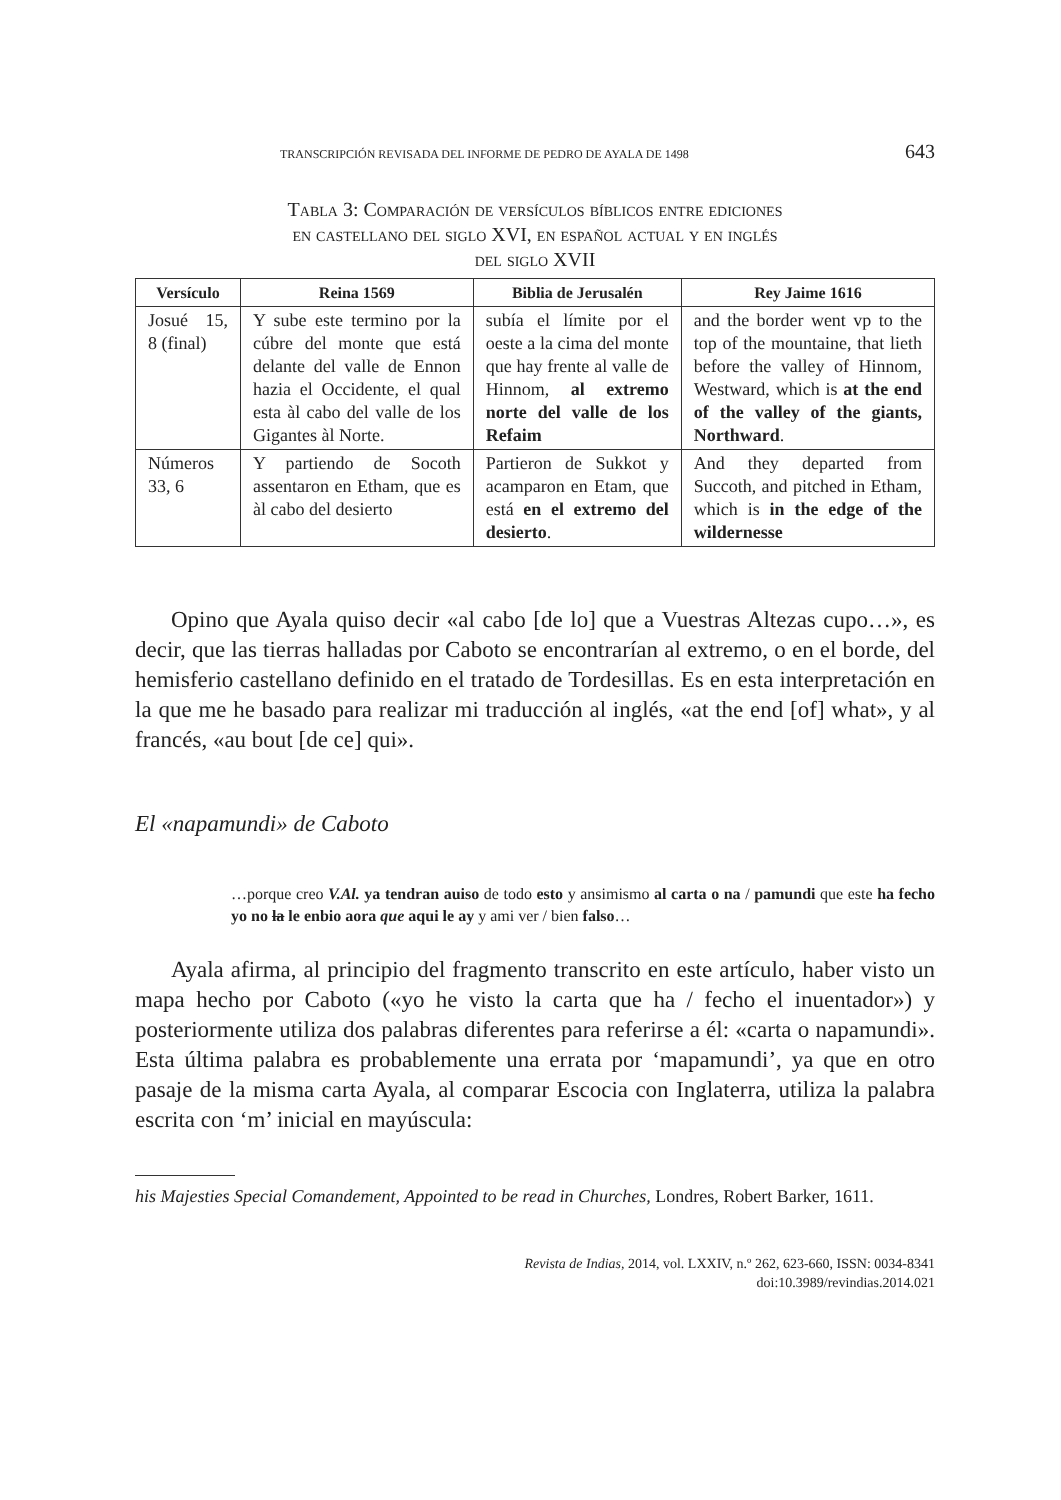TRANSCRIPCIÓN REVISADA DEL INFORME DE PEDRO DE AYALA DE 1498 643
Tabla 3: Comparación de versículos bíblicos entre ediciones
en castellano del siglo XVI, en español actual y en inglés
del siglo XVII
| Versículo | Reina 1569 | Biblia de Jerusalén | Rey Jaime 1616 |
| --- | --- | --- | --- |
| Josué 15, 8 (final) | Y sube este termino por la cúbre del monte que está delante del valle de Ennon hazia el Occidente, el qual esta àl cabo del valle de los Gigantes àl Norte. | subía el límite por el oeste a la cima del monte que hay frente al valle de Hinnom, al extremo norte del valle de los Refaim | and the border went vp to the top of the mountaine, that lieth before the valley of Hinnom, Westward, which is at the end of the valley of the giants, Northward . |
| Números 33, 6 | Y partiendo de Socoth assentaron en Etham, que es àl cabo del desierto | Partieron de Sukkot y acamparon en Etam, que está en el extremo del desierto . | And they departed from Succoth, and pitched in Etham, which is in the edge of the wildernesse |
Opino que Ayala quiso decir «al cabo [de lo] que a Vuestras Altezas cupo…», es decir, que las tierras halladas por Caboto se encontrarían al extremo, o en el borde, del hemisferio castellano definido en el tratado de Tordesillas. Es en esta interpretación en la que me he basado para realizar mi traducción al inglés, «at the end [of] what», y al francés, «au bout [de ce] qui».
El «napamundi» de Caboto
…porque creo V.Al. ya tendran auiso de todo esto y ansimismo al carta o na / pamundi que este ha fecho yo no la le enbio aora que aqui le ay y ami ver / bien falso…
Ayala afirma, al principio del fragmento transcrito en este artículo, haber visto un mapa hecho por Caboto («yo he visto la carta que ha / fecho el inuentador») y posteriormente utiliza dos palabras diferentes para referirse a él: «carta o napamundi». Esta última palabra es probablemente una errata por ‘mapamundi’, ya que en otro pasaje de la misma carta Ayala, al comparar Escocia con Inglaterra, utiliza la palabra escrita con ‘m’ inicial en mayúscula:
his Majesties Special Comandement, Appointed to be read in Churches, Londres, Robert Barker, 1611.
Revista de Indias, 2014, vol. LXXIV, n.º 262, 623-660, ISSN: 0034-8341
doi:10.3989/revindias.2014.021